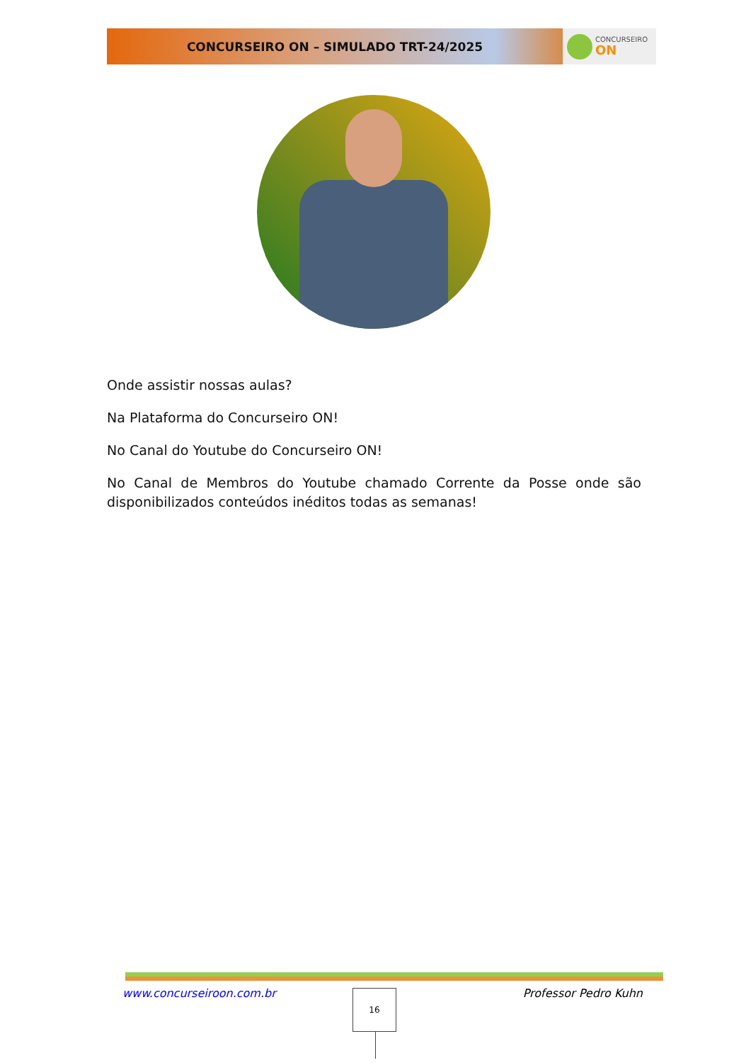CONCURSEIRO ON – SIMULADO TRT-24/2025
CONCURSEIRO
ON
Onde assistir nossas aulas?
Na Plataforma do Concurseiro ON!
No Canal do Youtube do Concurseiro ON!
No Canal de Membros do Youtube chamado Corrente da Posse onde são disponibilizados conteúdos inéditos todas as semanas!
www.concurseiroon.com.br Professor Pedro Kuhn 16